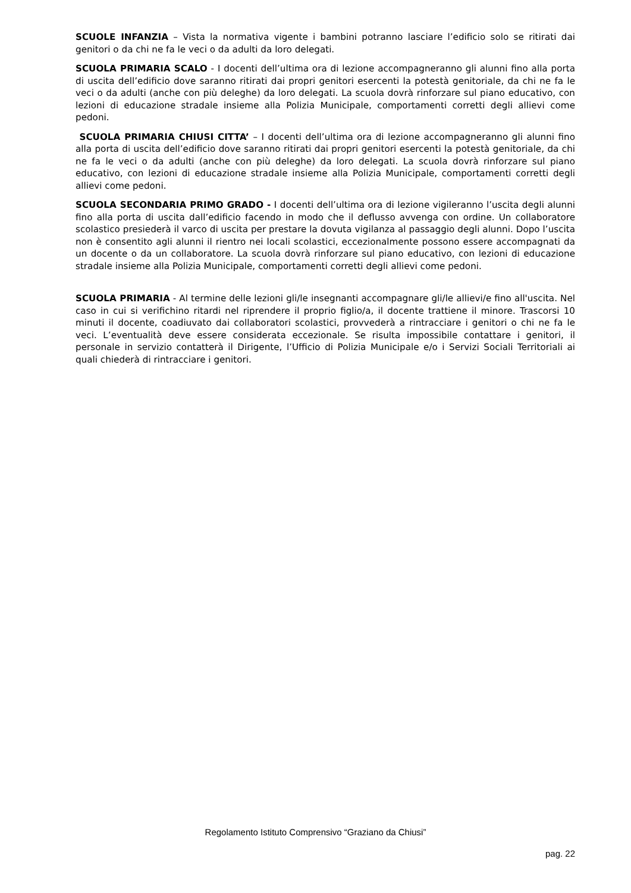SCUOLE INFANZIA – Vista la normativa vigente i bambini potranno lasciare l’edificio solo se ritirati dai genitori o da chi ne fa le veci o da adulti da loro delegati.
SCUOLA PRIMARIA SCALO - I docenti dell’ultima ora di lezione accompagneranno gli alunni fino alla porta di uscita dell’edificio dove saranno ritirati dai propri genitori esercenti la potestà genitoriale, da chi ne fa le veci o da adulti (anche con più deleghe) da loro delegati. La scuola dovrà rinforzare sul piano educativo, con lezioni di educazione stradale insieme alla Polizia Municipale, comportamenti corretti degli allievi come pedoni.
SCUOLA PRIMARIA CHIUSI CITTA’ – I docenti dell’ultima ora di lezione accompagneranno gli alunni fino alla porta di uscita dell’edificio dove saranno ritirati dai propri genitori esercenti la potestà genitoriale, da chi ne fa le veci o da adulti (anche con più deleghe) da loro delegati. La scuola dovrà rinforzare sul piano educativo, con lezioni di educazione stradale insieme alla Polizia Municipale, comportamenti corretti degli allievi come pedoni.
SCUOLA SECONDARIA PRIMO GRADO - I docenti dell’ultima ora di lezione vigileranno l’uscita degli alunni fino alla porta di uscita dall’edificio facendo in modo che il deflusso avvenga con ordine. Un collaboratore scolastico presiederà il varco di uscita per prestare la dovuta vigilanza al passaggio degli alunni. Dopo l’uscita non è consentito agli alunni il rientro nei locali scolastici, eccezionalmente possono essere accompagnati da un docente o da un collaboratore. La scuola dovrà rinforzare sul piano educativo, con lezioni di educazione stradale insieme alla Polizia Municipale, comportamenti corretti degli allievi come pedoni.
SCUOLA PRIMARIA - Al termine delle lezioni gli/le insegnanti accompagnare gli/le allievi/e fino all'uscita. Nel caso in cui si verifichino ritardi nel riprendere il proprio figlio/a, il docente trattiene il minore. Trascorsi 10 minuti il docente, coadiuvato dai collaboratori scolastici, provvederà a rintracciare i genitori o chi ne fa le veci. L’eventualità deve essere considerata eccezionale. Se risulta impossibile contattare i genitori, il personale in servizio contatterà il Dirigente, l’Ufficio di Polizia Municipale e/o i Servizi Sociali Territoriali ai quali chiederà di rintracciare i genitori.
Regolamento Istituto Comprensivo “Graziano da Chiusi”
pag. 22